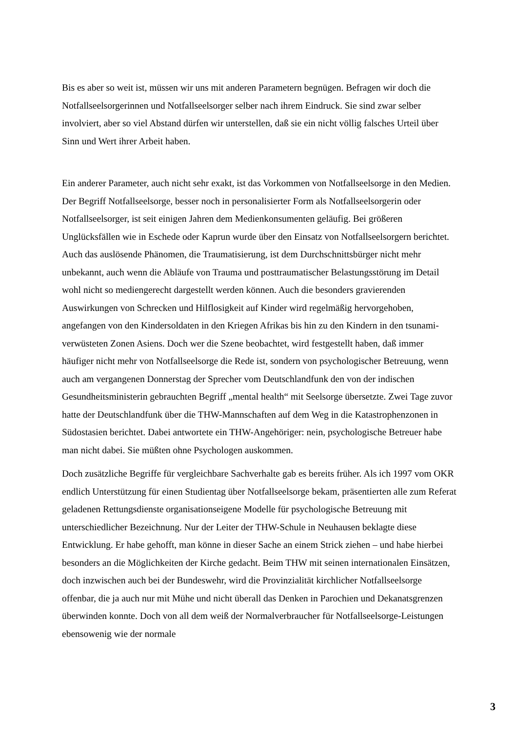Bis es aber so weit ist, müssen wir uns mit anderen Parametern begnügen. Befragen wir doch die Notfallseelsorgerinnen und Notfallseelsorger selber nach ihrem Eindruck. Sie sind zwar selber involviert, aber so viel Abstand dürfen wir unterstellen, daß sie ein nicht völlig falsches Urteil über Sinn und Wert ihrer Arbeit haben.
Ein anderer Parameter, auch nicht sehr exakt, ist das Vorkommen von Notfallseelsorge in den Medien. Der Begriff Notfallseelsorge, besser noch in personalisierter Form als Notfallseelsorgerin oder Notfallseelsorger, ist seit einigen Jahren dem Medienkonsumenten geläufig. Bei größeren Unglücksfällen wie in Eschede oder Kaprun wurde über den Einsatz von Notfallseelsorgern berichtet. Auch das auslösende Phänomen, die Traumatisierung, ist dem Durchschnittsbürger nicht mehr unbekannt, auch wenn die Abläufe von Trauma und posttraumatischer Belastungsstörung im Detail wohl nicht so mediengerecht dargestellt werden können. Auch die besonders gravierenden Auswirkungen von Schrecken und Hilflosigkeit auf Kinder wird regelmäßig hervorgehoben, angefangen von den Kindersoldaten in den Kriegen Afrikas bis hin zu den Kindern in den tsunami-verwüsteten Zonen Asiens. Doch wer die Szene beobachtet, wird festgestellt haben, daß immer häufiger nicht mehr von Notfallseelsorge die Rede ist, sondern von psychologischer Betreuung, wenn auch am vergangenen Donnerstag der Sprecher vom Deutschlandfunk den von der indischen Gesundheitsministerin gebrauchten Begriff „mental health“ mit Seelsorge übersetzte. Zwei Tage zuvor hatte der Deutschlandfunk über die THW-Mannschaften auf dem Weg in die Katastrophenzonen in Südostasien berichtet. Dabei antwortete ein THW-Angehöriger: nein, psychologische Betreuer habe man nicht dabei. Sie müßten ohne Psychologen auskommen.
Doch zusätzliche Begriffe für vergleichbare Sachverhalte gab es bereits früher. Als ich 1997 vom OKR endlich Unterstützung für einen Studientag über Notfallseelsorge bekam, präsentierten alle zum Referat geladenen Rettungsdienste organisationseigene Modelle für psychologische Betreuung mit unterschiedlicher Bezeichnung. Nur der Leiter der THW-Schule in Neuhausen beklagte diese Entwicklung. Er habe gehofft, man könne in dieser Sache an einem Strick ziehen – und habe hierbei besonders an die Möglichkeiten der Kirche gedacht. Beim THW mit seinen internationalen Einsätzen, doch inzwischen auch bei der Bundeswehr, wird die Provinzialität kirchlicher Notfallseelsorge offenbar, die ja auch nur mit Mühe und nicht überall das Denken in Parochien und Dekanatsgrenzen überwinden konnte. Doch von all dem weiß der Normalverbraucher für Notfallseelsorge-Leistungen ebensowenig wie der normale
3